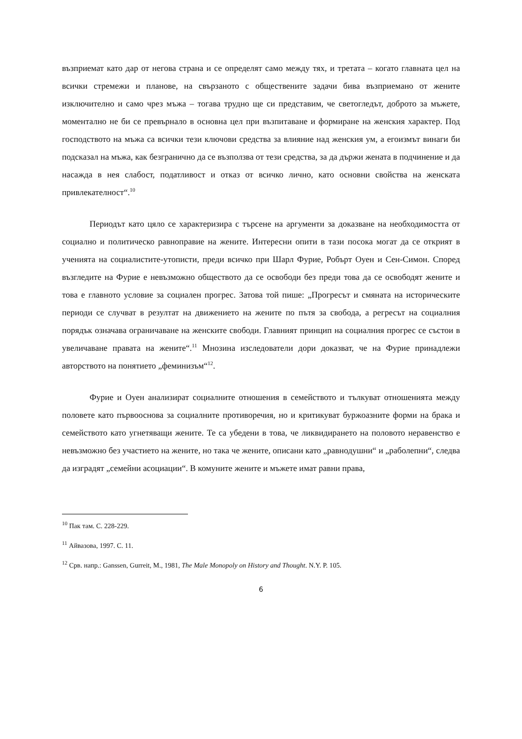възприемат като дар от негова страна и се определят само между тях, и третата – когато главната цел на всички стремежи и планове, на свързаното с обществените задачи бива възприемано от жените изключително и само чрез мъжа – тогава трудно ще си представим, че светогледът, доброто за мъжете, моментално не би се превърнало в основна цел при възпитаване и формиране на женския характер. Под господството на мъжа са всички тези ключови средства за влияние над женския ум, а егоизмът винаги би подсказал на мъжа, как безгранично да се възползва от тези средства, за да държи жената в подчинение и да насажда в нея слабост, податливост и отказ от всичко лично, като основни свойства на женската привлекателност“.<sup>10</sup>
Периодът като цяло се характеризира с търсене на аргументи за доказване на необходимостта от социално и политическо равноправие на жените. Интересни опити в тази посока могат да се открият в ученията на социалистите-утописти, преди всичко при Шарл Фурие, Робърт Оуен и Сен-Симон. Според възгледите на Фурие е невъзможно обществото да се освободи без преди това да се освободят жените и това е главното условие за социален прогрес. Затова той пише: „Прогресът и смяната на историческите периоди се случват в резултат на движението на жените по пътя за свобода, а регресът на социалния порядък означава ограничаване на женските свободи. Главният принцип на социалния прогрес се състои в увеличаване правата на жените“.<sup>11</sup> Мнозина изследователи дори доказват, че на Фурие принадлежи авторството на понятието „феминизъм“<sup>12</sup>.
Фурие и Оуен анализират социалните отношения в семейството и тълкуват отношенията между половете като първооснова за социалните противоречия, но и критикуват буржоазните форми на брака и семейството като угнетяващи жените. Те са убедени в това, че ликвидирането на половото неравенство е невъзможно без участието на жените, но така че жените, описани като „равнодушни“ и „раболепни“, следва да изградят „семейни асоциации“. В комуните жените и мъжете имат равни права,
<sup>10</sup> Пак там. С. 228-229.
<sup>11</sup> Айвазова, 1997. С. 11.
<sup>12</sup> Срв. напр.: Ganssen, Gurreit, M., 1981, The Male Monopoly on History and Thought. N.Y. P. 105.
6